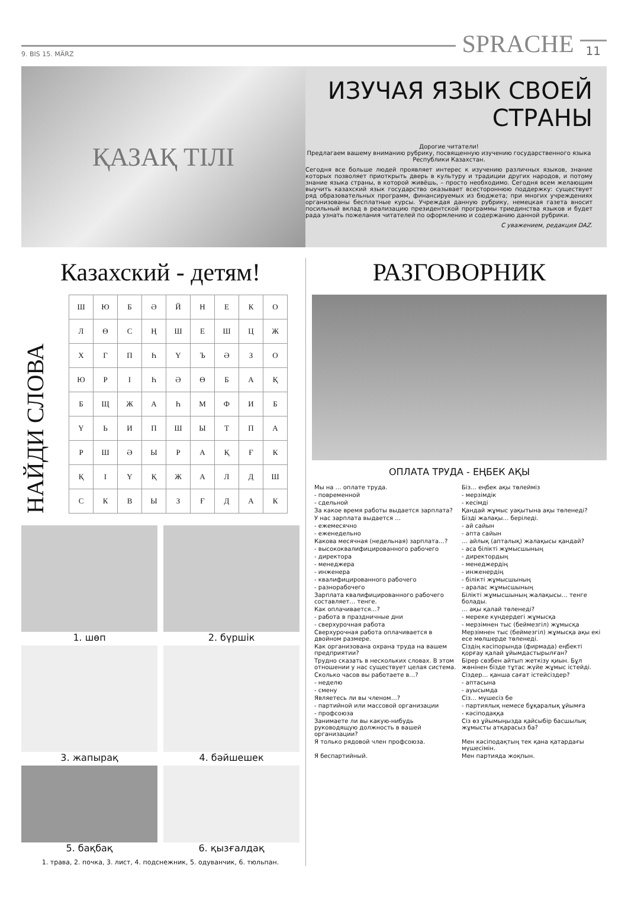9. BIS 15. MÄRZ
SPRACHE
11
ҚАЗАҚ ТІЛІ
ИЗУЧАЯ ЯЗЫК СВОЕЙ СТРАНЫ
Дорогие читатели!
Предлагаем вашему вниманию рубрику, посвященную изучению государственного языка Республики Казахстан.
Сегодня все больше людей проявляет интерес к изучению различных языков, знание которых позволяет приоткрыть дверь в культуру и традиции других народов, и потому знание языка страны, в которой живёшь, – просто необходимо. Сегодня всем желающим выучить казахский язык государство оказывает всестороннюю поддержку: существует ряд образовательных программ, финансируемых из бюджета; при многих учреждениях организованы бесплатные курсы. Учреждая данную рубрику, немецкая газета вносит посильный вклад в реализацию президентской программы триединства языков и будет рада узнать пожелания читателей по оформлению и содержанию данной рубрики.
С уважением, редакция DAZ.
Казахский - детям!
НАЙДИ СЛОВА
| Ш | Ю | Б | Ә | Й | Н | Е | К | О |
| Л | Ө | С | Ң | Ш | Е | Ш | Ц | Ж |
| Х | Г | П | Һ | Ү | Ъ | Ә | З | О |
| Ю | Р | І | Һ | Ә | Ө | Б | А | Қ |
| Б | Щ | Ж | А | Һ | М | Ф | И | Б |
| Ү | Ь | И | П | Ш | Ы | Т | П | А |
| Р | Ш | Ә | Ы | Р | А | Қ | Ғ | К |
| Қ | І | Ү | Қ | Ж | А | Л | Д | Ш |
| С | К | В | Ы | З | Ғ | Д | А | К |
1. шөп
2. бүршік
3. жапырақ
4. бәйшешек
5. бақбақ
6. қызғалдақ
1. трава, 2. почка, 3. лист, 4. подснежник, 5. одуванчик, 6. тюльпан.
РАЗГОВОРНИК
ОПЛАТА ТРУДА - ЕҢБЕК АҚЫ
| Мы на … оплате труда. | Біз… еңбек ақы төлейміз |
| - повременной | - мерзімдік |
| - сдельной | - кесімді |
| За какое время работы выдается зарплата? | Қандай жұмыс уақытына ақы төленеді? |
| У нас зарплата выдается … | Бізді жалақы… беріледі. |
| - ежемесячно | - ай сайын |
| - еженедельно | - апта сайын |
| Какова месячная (недельная) зарплата…? | … айлық (апталық) жалақысы қандай? |
| - высококвалифицированного рабочего | - аса білікті жұмысшының |
| - директора | - директордың |
| - менеджера | - менеджердің |
| - инженера | - инженердің |
| - квалифицированного рабочего | - білікті жұмысшының |
| - разнорабочего | - аралас жұмысшының |
| Зарплата квалифицированного рабочего составляет… тенге. | Білікті жұмысшының жалақысы… тенге болады. |
| Как оплачивается…? | … ақы қалай төленеді? |
| - работа в праздничные дни | - мереке күндердегі жұмысқа |
| - сверхурочная работа | - мерзімнен тыс (беймезгіл) жұмысқа |
| Сверхурочная работа оплачивается в двойном размере. | Мерзімнен тыс (беймезгіл) жұмысқа ақы екі есе мөлшерде төленеді. |
| Как организована охрана труда на вашем предприятии? | Сіздің кәсіпорында (фирмада) еңбекті қорғау қалай ұйымдастырылған? |
| Трудно сказать в нескольких словах. В этом отношении у нас существует целая система. | Бірер сөзбен айтып жеткізу қиын. Бұл жөнінен бізде тұтас жүйе жұмыс істейді. |
| Сколько часов вы работаете в…? | Сіздер… қанша сағат істейсіздер? |
| - неделю | - аптасына |
| - смену | - ауысымда |
| Являетесь ли вы членом…? | Сіз… мүшесіз бе |
| - партийной или массовой организации | - партиялық немесе бұқаралық ұйымға |
| - профсоюза | - кәсіподаққа |
| Занимаете ли вы какую-нибудь руководящую должность в вашей организации? | Сіз өз ұйымыңызда қайсыбір басшылық жұмысты атқарасыз ба? |
| Я только рядовой член профсоюза. | Мен кәсіподақтың тек қана қатардағы мүшесімін. |
| Я беспартийный. | Мен партияда жоқпын. |